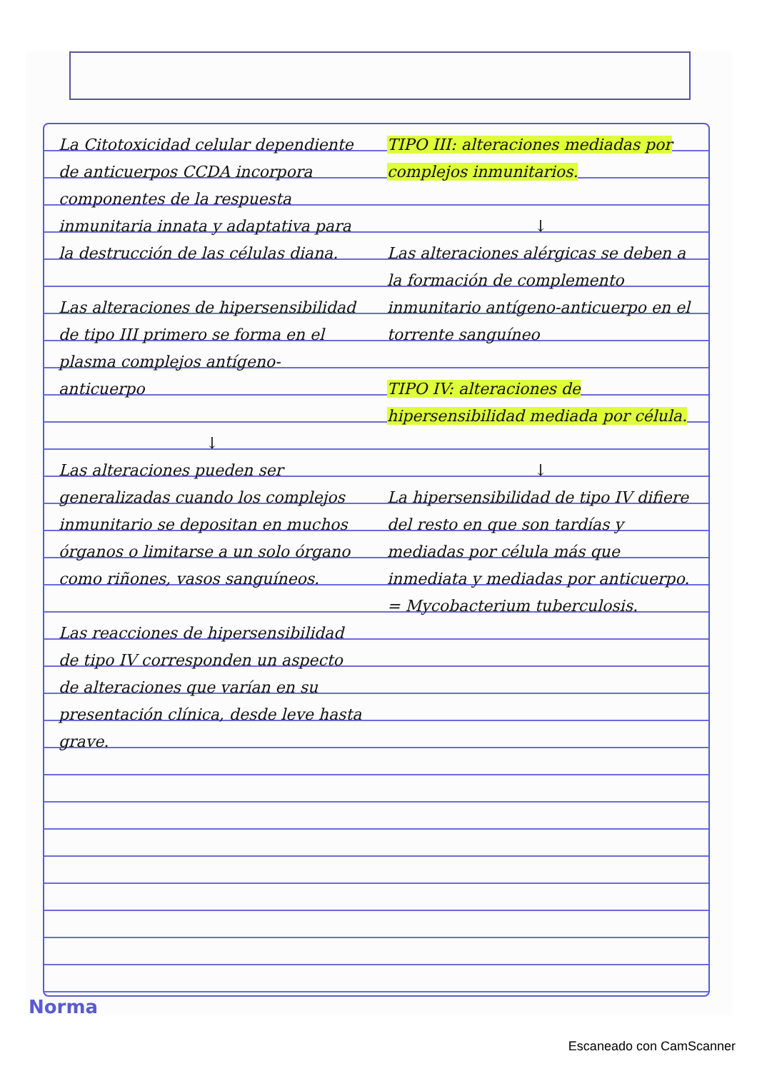La Citotoxicidad celular dependiente de anticuerpos CCDA incorpora componentes de la respuesta inmunitaria innata y adaptativa para la destrucción de las células diana.
Las alteraciones de hipersensibilidad de tipo III primero se forma en el plasma complejos antígeno-anticuerpo
↓
Las alteraciones pueden ser generalizadas cuando los complejos inmunitario se depositan en muchos órganos o limitarse a un solo órgano como riñones, vasos sanguíneos.
Las reacciones de hipersensibilidad de tipo IV corresponden un aspecto de alteraciones que varían en su presentación clínica, desde leve hasta grave.
TIPO III: alteraciones mediadas por complejos inmunitarios.
↓
Las alteraciones alérgicas se deben a la formación de complemento inmunitario antígeno-anticuerpo en el torrente sanguíneo
TIPO IV: alteraciones de hipersensibilidad mediada por célula.
↓
La hipersensibilidad de tipo IV difiere del resto en que son tardías y mediadas por célula más que inmediata y mediadas por anticuerpo.
= Mycobacterium tuberculosis.
Norma
Escaneado con CamScanner